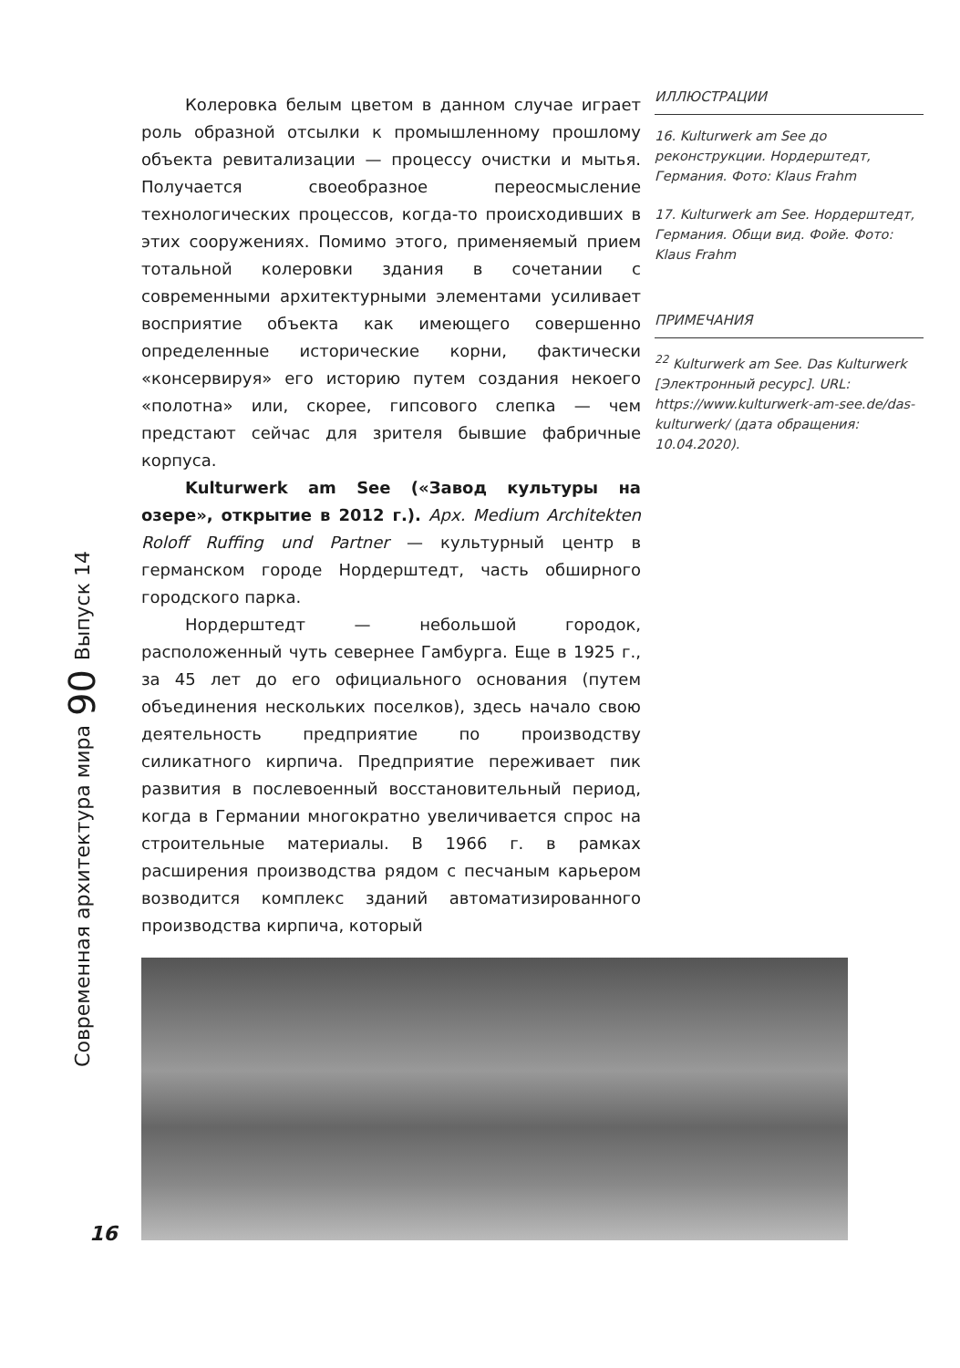Современная архитектура мира
90
Выпуск 14
Колеровка белым цветом в данном случае играет роль образной отсылки к промышленному прошлому объекта ревитализации — процессу очистки и мытья. Получается своеобразное переосмысление технологических процессов, когда-то происходивших в этих сооружениях. Помимо этого, применяемый прием тотальной колеровки здания в сочетании с современными архитектурными элементами усиливает восприятие объекта как имеющего совершенно определенные исторические корни, фактически «консервируя» его историю путем создания некоего «полотна» или, скорее, гипсового слепка — чем предстают сейчас для зрителя бывшие фабричные корпуса.
Kulturwerk am See («Завод культуры на озере», открытие в 2012 г.). Арх. Medium Architekten Roloff Ruffing und Partner — культурный центр в германском городе Нордерштедт, часть обширного городского парка.
Нордерштедт — небольшой городок, расположенный чуть севернее Гамбурга. Еще в 1925 г., за 45 лет до его официального основания (путем объединения нескольких поселков), здесь начало свою деятельность предприятие по производству силикатного кирпича. Предприятие переживает пик развития в послевоенный восстановительный период, когда в Германии многократно увеличивается спрос на строительные материалы. В 1966 г. в рамках расширения производства рядом с песчаным карьером возводится комплекс зданий автоматизированного производства кирпича, который
ИЛЛЮСТРАЦИИ
16. Kulturwerk am See до реконструкции. Нордерштедт, Германия. Фото: Klaus Frahm
17. Kulturwerk am See. Нордерштедт, Германия. Общи вид. Фойе. Фото: Klaus Frahm
ПРИМЕЧАНИЯ
<sup>22</sup> Kulturwerk am See. Das Kulturwerk [Электронный ресурс]. URL: https://www.kulturwerk-am-see.de/das-kulturwerk/ (дата обращения: 10.04.2020).
16